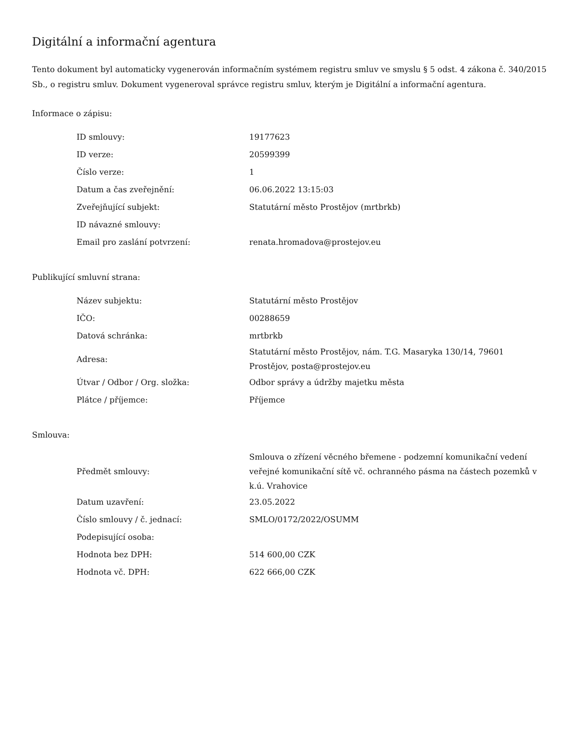Digitální a informační agentura
Tento dokument byl automaticky vygenerován informačním systémem registru smluv ve smyslu § 5 odst. 4 zákona č. 340/2015 Sb., o registru smluv. Dokument vygeneroval správce registru smluv, kterým je Digitální a informační agentura.
Informace o zápisu:
| ID smlouvy: | 19177623 |
| ID verze: | 20599399 |
| Číslo verze: | 1 |
| Datum a čas zveřejnění: | 06.06.2022 13:15:03 |
| Zveřejňující subjekt: | Statutární město Prostějov (mrtbrkb) |
| ID návazné smlouvy: | |
| Email pro zaslání potvrzení: | renata.hromadova@prostejov.eu |
Publikující smluvní strana:
| Název subjektu: | Statutární město Prostějov |
| IČO: | 00288659 |
| Datová schránka: | mrtbrkb |
| Adresa: | Statutární město Prostějov, nám. T.G. Masaryka 130/14, 79601 Prostějov, posta@prostejov.eu |
| Útvar / Odbor / Org. složka: | Odbor správy a údržby majetku města |
| Plátce / příjemce: | Příjemce |
Smlouva:
| Předmět smlouvy: | Smlouva o zřízení věcného břemene - podzemní komunikační vedení veřejné komunikační sítě vč. ochranného pásma na částech pozemků v k.ú. Vrahovice |
| Datum uzavření: | 23.05.2022 |
| Číslo smlouvy / č. jednací: | SMLO/0172/2022/OSUMM |
| Podepisující osoba: | |
| Hodnota bez DPH: | 514 600,00 CZK |
| Hodnota vč. DPH: | 622 666,00 CZK |